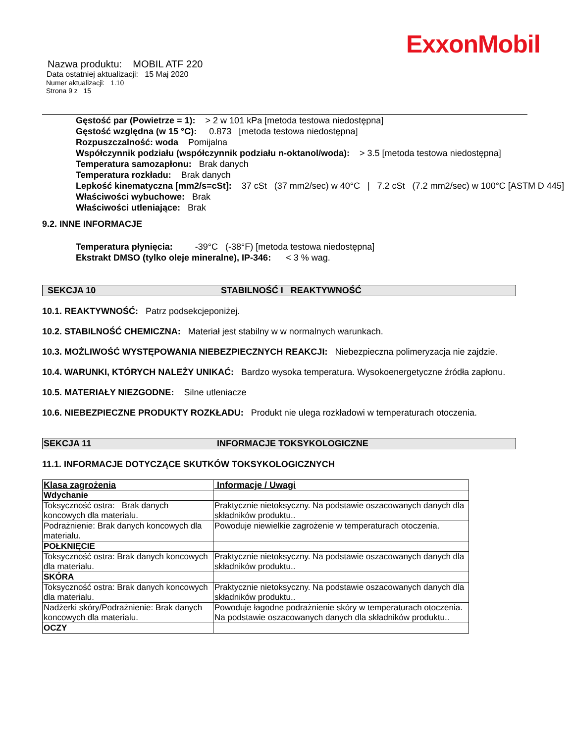ExxonMobil
Nazwa produktu: MOBIL ATF 220
Data ostatniej aktualizacji: 15 Maj 2020
Numer aktualizacji: 1.10
Strona 9 z 15
Gęstość par (Powietrze = 1): > 2 w 101 kPa [metoda testowa niedostępna]
Gęstość względna (w 15 °C): 0.873 [metoda testowa niedostępna]
Rozpuszczalność: woda Pomijalna
Współczynnik podziału (współczynnik podziału n-oktanol/woda): > 3.5 [metoda testowa niedostępna]
Temperatura samozapłonu: Brak danych
Temperatura rozkładu: Brak danych
Lepkość kinematyczna [mm2/s=cSt]: 37 cSt (37 mm2/sec) w 40°C | 7.2 cSt (7.2 mm2/sec) w 100°C [ASTM D 445]
Właściwości wybuchowe: Brak
Właściwości utleniające: Brak
9.2. INNE INFORMACJE
Temperatura płynięcia: -39°C (-38°F) [metoda testowa niedostępna]
Ekstrakt DMSO (tylko oleje mineralne), IP-346: < 3 % wag.
SEKCJA 10 STABILNOŚĆ I REAKTYWNOŚĆ
10.1. REAKTYWNOŚĆ: Patrz podsekcjeponiżej.
10.2. STABILNOŚĆ CHEMICZNA: Materiał jest stabilny w w normalnych warunkach.
10.3. MOŻLIWOŚĆ WYSTĘPOWANIA NIEBEZPIECZNYCH REAKCJI: Niebezpieczna polimeryzacja nie zajdzie.
10.4. WARUNKI, KTÓRYCH NALEŻY UNIKAĆ: Bardzo wysoka temperatura. Wysokoenergetyczne źródła zapłonu.
10.5. MATERIAŁY NIEZGODNE: Silne utleniacze
10.6. NIEBEZPIECZNE PRODUKTY ROZKŁADU: Produkt nie ulega rozkładowi w temperaturach otoczenia.
SEKCJA 11 INFORMACJE TOKSYKOLOGICZNE
11.1. INFORMACJE DOTYCZĄCE SKUTKÓW TOKSYKOLOGICZNYCH
| Klasa zagrożenia | Informacje / Uwagi |
| --- | --- |
| Wdychanie | |
| Toksyczność ostra: Brak danych koncowych dla materialu. | Praktycznie nietoksyczny. Na podstawie oszacowanych danych dla składników produktu.. |
| Podrażnienie: Brak danych koncowych dla materialu. | Powoduje niewielkie zagrożenie w temperaturach otoczenia. |
| POŁKNIĘCIE | |
| Toksyczność ostra: Brak danych koncowych dla materialu. | Praktycznie nietoksyczny. Na podstawie oszacowanych danych dla składników produktu.. |
| SKÓRA | |
| Toksyczność ostra: Brak danych koncowych dla materialu. | Praktycznie nietoksyczny. Na podstawie oszacowanych danych dla składników produktu.. |
| Nadżerki skóry/Podrażnienie: Brak danych koncowych dla materialu. | Powoduje łagodne podrażnienie skóry w temperaturach otoczenia. Na podstawie oszacowanych danych dla składników produktu.. |
| OCZY | |